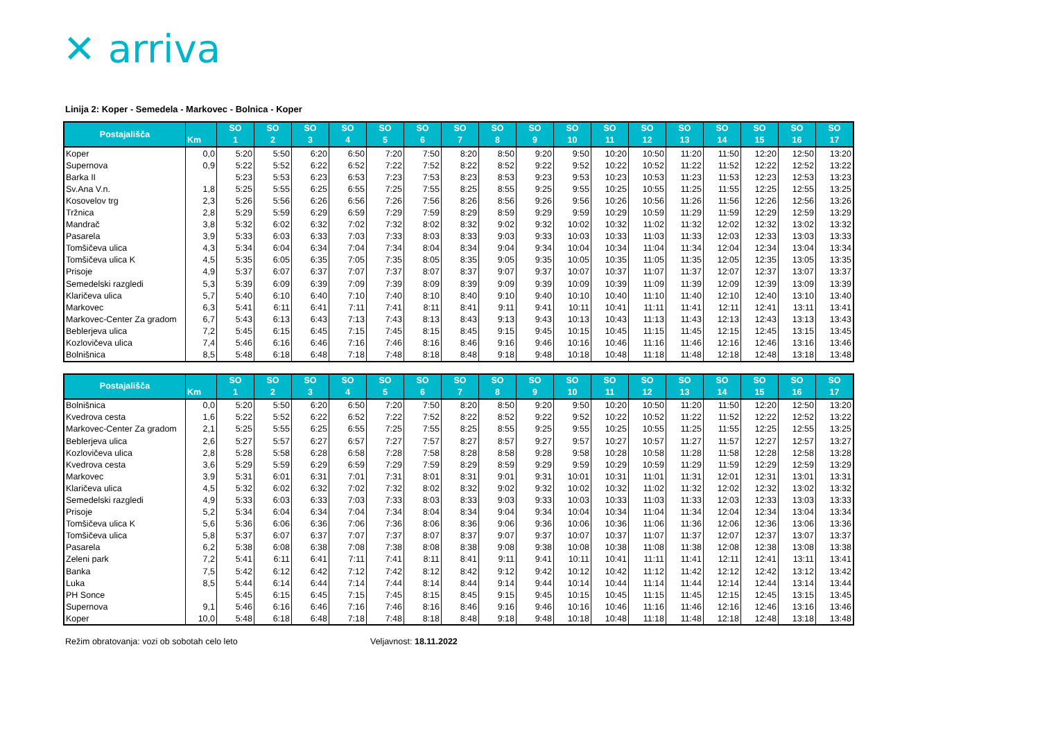✕ arriva
Linija 2: Koper - Semedela - Markovec - Bolnica - Koper
| Postajališča | Km | SO 1 | SO 2 | SO 3 | SO 4 | SO 5 | SO 6 | SO 7 | SO 8 | SO 9 | SO 10 | SO 11 | SO 12 | SO 13 | SO 14 | SO 15 | SO 16 | SO 17 |
| --- | --- | --- | --- | --- | --- | --- | --- | --- | --- | --- | --- | --- | --- | --- | --- | --- | --- | --- |
| Koper | 0,0 | 5:20 | 5:50 | 6:20 | 6:50 | 7:20 | 7:50 | 8:20 | 8:50 | 9:20 | 9:50 | 10:20 | 10:50 | 11:20 | 11:50 | 12:20 | 12:50 | 13:20 |
| Supernova | 0,9 | 5:22 | 5:52 | 6:22 | 6:52 | 7:22 | 7:52 | 8:22 | 8:52 | 9:22 | 9:52 | 10:22 | 10:52 | 11:22 | 11:52 | 12:22 | 12:52 | 13:22 |
| Barka II | | 5:23 | 5:53 | 6:23 | 6:53 | 7:23 | 7:53 | 8:23 | 8:53 | 9:23 | 9:53 | 10:23 | 10:53 | 11:23 | 11:53 | 12:23 | 12:53 | 13:23 |
| Sv.Ana V.n. | 1,8 | 5:25 | 5:55 | 6:25 | 6:55 | 7:25 | 7:55 | 8:25 | 8:55 | 9:25 | 9:55 | 10:25 | 10:55 | 11:25 | 11:55 | 12:25 | 12:55 | 13:25 |
| Kosovelov trg | 2,3 | 5:26 | 5:56 | 6:26 | 6:56 | 7:26 | 7:56 | 8:26 | 8:56 | 9:26 | 9:56 | 10:26 | 10:56 | 11:26 | 11:56 | 12:26 | 12:56 | 13:26 |
| Tržnica | 2,8 | 5:29 | 5:59 | 6:29 | 6:59 | 7:29 | 7:59 | 8:29 | 8:59 | 9:29 | 9:59 | 10:29 | 10:59 | 11:29 | 11:59 | 12:29 | 12:59 | 13:29 |
| Mandrač | 3,8 | 5:32 | 6:02 | 6:32 | 7:02 | 7:32 | 8:02 | 8:32 | 9:02 | 9:32 | 10:02 | 10:32 | 11:02 | 11:32 | 12:02 | 12:32 | 13:02 | 13:32 |
| Pasarela | 3,9 | 5:33 | 6:03 | 6:33 | 7:03 | 7:33 | 8:03 | 8:33 | 9:03 | 9:33 | 10:03 | 10:33 | 11:03 | 11:33 | 12:03 | 12:33 | 13:03 | 13:33 |
| Tomšičeva ulica | 4,3 | 5:34 | 6:04 | 6:34 | 7:04 | 7:34 | 8:04 | 8:34 | 9:04 | 9:34 | 10:04 | 10:34 | 11:04 | 11:34 | 12:04 | 12:34 | 13:04 | 13:34 |
| Tomšičeva ulica K | 4,5 | 5:35 | 6:05 | 6:35 | 7:05 | 7:35 | 8:05 | 8:35 | 9:05 | 9:35 | 10:05 | 10:35 | 11:05 | 11:35 | 12:05 | 12:35 | 13:05 | 13:35 |
| Prisoje | 4,9 | 5:37 | 6:07 | 6:37 | 7:07 | 7:37 | 8:07 | 8:37 | 9:07 | 9:37 | 10:07 | 10:37 | 11:07 | 11:37 | 12:07 | 12:37 | 13:07 | 13:37 |
| Semedelski razgledi | 5,3 | 5:39 | 6:09 | 6:39 | 7:09 | 7:39 | 8:09 | 8:39 | 9:09 | 9:39 | 10:09 | 10:39 | 11:09 | 11:39 | 12:09 | 12:39 | 13:09 | 13:39 |
| Klaričeva ulica | 5,7 | 5:40 | 6:10 | 6:40 | 7:10 | 7:40 | 8:10 | 8:40 | 9:10 | 9:40 | 10:10 | 10:40 | 11:10 | 11:40 | 12:10 | 12:40 | 13:10 | 13:40 |
| Markovec | 6,3 | 5:41 | 6:11 | 6:41 | 7:11 | 7:41 | 8:11 | 8:41 | 9:11 | 9:41 | 10:11 | 10:41 | 11:11 | 11:41 | 12:11 | 12:41 | 13:11 | 13:41 |
| Markovec-Center Za gradom | 6,7 | 5:43 | 6:13 | 6:43 | 7:13 | 7:43 | 8:13 | 8:43 | 9:13 | 9:43 | 10:13 | 10:43 | 11:13 | 11:43 | 12:13 | 12:43 | 13:13 | 13:43 |
| Beblerjeva ulica | 7,2 | 5:45 | 6:15 | 6:45 | 7:15 | 7:45 | 8:15 | 8:45 | 9:15 | 9:45 | 10:15 | 10:45 | 11:15 | 11:45 | 12:15 | 12:45 | 13:15 | 13:45 |
| Kozlovičeva ulica | 7,4 | 5:46 | 6:16 | 6:46 | 7:16 | 7:46 | 8:16 | 8:46 | 9:16 | 9:46 | 10:16 | 10:46 | 11:16 | 11:46 | 12:16 | 12:46 | 13:16 | 13:46 |
| Bolnišnica | 8,5 | 5:48 | 6:18 | 6:48 | 7:18 | 7:48 | 8:18 | 8:48 | 9:18 | 9:48 | 10:18 | 10:48 | 11:18 | 11:48 | 12:18 | 12:48 | 13:18 | 13:48 |
| Postajališča | Km | SO 1 | SO 2 | SO 3 | SO 4 | SO 5 | SO 6 | SO 7 | SO 8 | SO 9 | SO 10 | SO 11 | SO 12 | SO 13 | SO 14 | SO 15 | SO 16 | SO 17 |
| --- | --- | --- | --- | --- | --- | --- | --- | --- | --- | --- | --- | --- | --- | --- | --- | --- | --- | --- |
| Bolnišnica | 0,0 | 5:20 | 5:50 | 6:20 | 6:50 | 7:20 | 7:50 | 8:20 | 8:50 | 9:20 | 9:50 | 10:20 | 10:50 | 11:20 | 11:50 | 12:20 | 12:50 | 13:20 |
| Kvedrova cesta | 1,6 | 5:22 | 5:52 | 6:22 | 6:52 | 7:22 | 7:52 | 8:22 | 8:52 | 9:22 | 9:52 | 10:22 | 10:52 | 11:22 | 11:52 | 12:22 | 12:52 | 13:22 |
| Markovec-Center Za gradom | 2,1 | 5:25 | 5:55 | 6:25 | 6:55 | 7:25 | 7:55 | 8:25 | 8:55 | 9:25 | 9:55 | 10:25 | 10:55 | 11:25 | 11:55 | 12:25 | 12:55 | 13:25 |
| Beblerjeva ulica | 2,6 | 5:27 | 5:57 | 6:27 | 6:57 | 7:27 | 7:57 | 8:27 | 8:57 | 9:27 | 9:57 | 10:27 | 10:57 | 11:27 | 11:57 | 12:27 | 12:57 | 13:27 |
| Kozlovičeva ulica | 2,8 | 5:28 | 5:58 | 6:28 | 6:58 | 7:28 | 7:58 | 8:28 | 8:58 | 9:28 | 9:58 | 10:28 | 10:58 | 11:28 | 11:58 | 12:28 | 12:58 | 13:28 |
| Kvedrova cesta | 3,6 | 5:29 | 5:59 | 6:29 | 6:59 | 7:29 | 7:59 | 8:29 | 8:59 | 9:29 | 9:59 | 10:29 | 10:59 | 11:29 | 11:59 | 12:29 | 12:59 | 13:29 |
| Markovec | 3,9 | 5:31 | 6:01 | 6:31 | 7:01 | 7:31 | 8:01 | 8:31 | 9:01 | 9:31 | 10:01 | 10:31 | 11:01 | 11:31 | 12:01 | 12:31 | 13:01 | 13:31 |
| Klaričeva ulica | 4,5 | 5:32 | 6:02 | 6:32 | 7:02 | 7:32 | 8:02 | 8:32 | 9:02 | 9:32 | 10:02 | 10:32 | 11:02 | 11:32 | 12:02 | 12:32 | 13:02 | 13:32 |
| Semedelski razgledi | 4,9 | 5:33 | 6:03 | 6:33 | 7:03 | 7:33 | 8:03 | 8:33 | 9:03 | 9:33 | 10:03 | 10:33 | 11:03 | 11:33 | 12:03 | 12:33 | 13:03 | 13:33 |
| Prisoje | 5,2 | 5:34 | 6:04 | 6:34 | 7:04 | 7:34 | 8:04 | 8:34 | 9:04 | 9:34 | 10:04 | 10:34 | 11:04 | 11:34 | 12:04 | 12:34 | 13:04 | 13:34 |
| Tomšičeva ulica K | 5,6 | 5:36 | 6:06 | 6:36 | 7:06 | 7:36 | 8:06 | 8:36 | 9:06 | 9:36 | 10:06 | 10:36 | 11:06 | 11:36 | 12:06 | 12:36 | 13:06 | 13:36 |
| Tomšičeva ulica | 5,8 | 5:37 | 6:07 | 6:37 | 7:07 | 7:37 | 8:07 | 8:37 | 9:07 | 9:37 | 10:07 | 10:37 | 11:07 | 11:37 | 12:07 | 12:37 | 13:07 | 13:37 |
| Pasarela | 6,2 | 5:38 | 6:08 | 6:38 | 7:08 | 7:38 | 8:08 | 8:38 | 9:08 | 9:38 | 10:08 | 10:38 | 11:08 | 11:38 | 12:08 | 12:38 | 13:08 | 13:38 |
| Zeleni park | 7,2 | 5:41 | 6:11 | 6:41 | 7:11 | 7:41 | 8:11 | 8:41 | 9:11 | 9:41 | 10:11 | 10:41 | 11:11 | 11:41 | 12:11 | 12:41 | 13:11 | 13:41 |
| Banka | 7,5 | 5:42 | 6:12 | 6:42 | 7:12 | 7:42 | 8:12 | 8:42 | 9:12 | 9:42 | 10:12 | 10:42 | 11:12 | 11:42 | 12:12 | 12:42 | 13:12 | 13:42 |
| Luka | 8,5 | 5:44 | 6:14 | 6:44 | 7:14 | 7:44 | 8:14 | 8:44 | 9:14 | 9:44 | 10:14 | 10:44 | 11:14 | 11:44 | 12:14 | 12:44 | 13:14 | 13:44 |
| PH Sonce | | 5:45 | 6:15 | 6:45 | 7:15 | 7:45 | 8:15 | 8:45 | 9:15 | 9:45 | 10:15 | 10:45 | 11:15 | 11:45 | 12:15 | 12:45 | 13:15 | 13:45 |
| Supernova | 9,1 | 5:46 | 6:16 | 6:46 | 7:16 | 7:46 | 8:16 | 8:46 | 9:16 | 9:46 | 10:16 | 10:46 | 11:16 | 11:46 | 12:16 | 12:46 | 13:16 | 13:46 |
| Koper | 10,0 | 5:48 | 6:18 | 6:48 | 7:18 | 7:48 | 8:18 | 8:48 | 9:18 | 9:48 | 10:18 | 10:48 | 11:18 | 11:48 | 12:18 | 12:48 | 13:18 | 13:48 |
Režim obratovanja: vozi ob sobotah celo leto Veljavnost: 18.11.2022